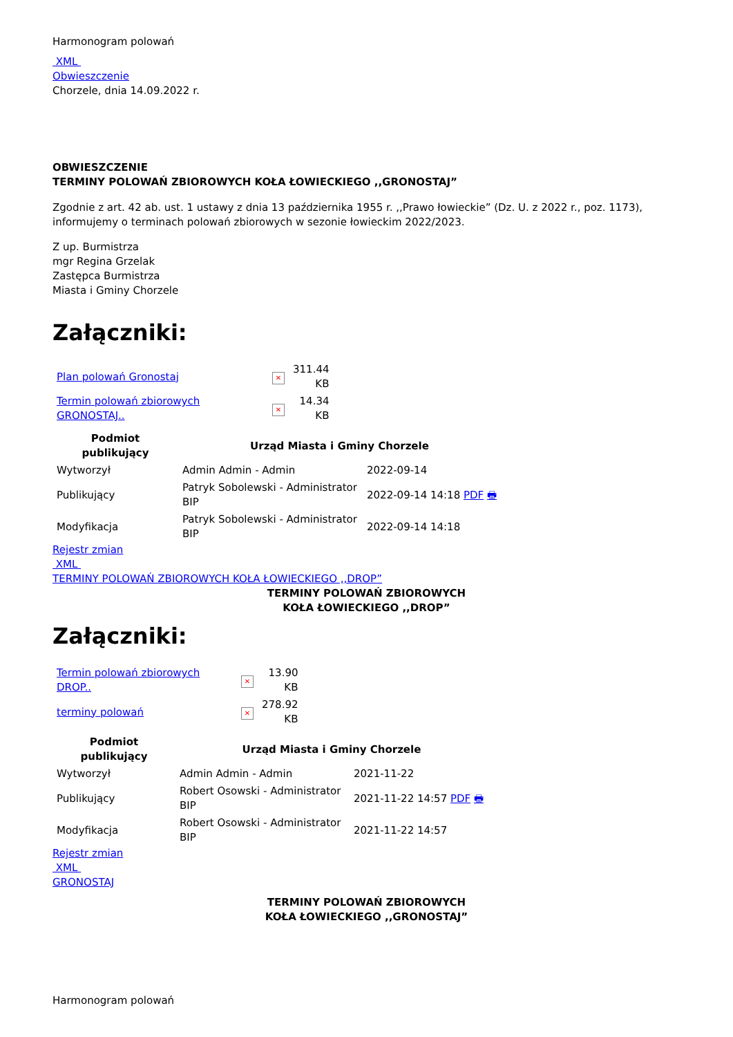Harmonogram polowań
XML
Obwieszczenie
Chorzele, dnia 14.09.2022 r.
OBWIESZCZENIE
TERMINY POLOWAŃ ZBIOROWYCH KOŁA ŁOWIECKIEGO ,,GRONOSTAJ”
Zgodnie z art. 42 ab. ust. 1 ustawy z dnia 13 października 1955 r. ,,Prawo łowieckie” (Dz. U. z 2022 r., poz. 1173), informujemy o terminach polowań zbiorowych w sezonie łowieckim 2022/2023.
Z up. Burmistrza
mgr Regina Grzelak
Zastępca Burmistrza
Miasta i Gminy Chorzele
Załączniki:
| Plan polowań Gronostaj | ✕ | 311.44 KB |
| Termin polowań zbiorowych GRONOSTAJ.. | ✕ | 14.34 KB |
| Podmiot publikujący | Urząd Miasta i Gminy Chorzele | |
| --- | --- | --- |
| Wytworzył | Admin Admin - Admin | 2022-09-14 |
| Publikujący | Patryk Sobolewski - Administrator BIP | 2022-09-14 14:18 PDF 🖶 |
| Modyfikacja | Patryk Sobolewski - Administrator BIP | 2022-09-14 14:18 |
Rejestr zmian
XML
TERMINY POLOWAŃ ZBIOROWYCH KOŁA ŁOWIECKIEGO ,,DROP”
TERMINY POLOWAŃ ZBIOROWYCH
KOŁA ŁOWIECKIEGO ,,DROP”
Załączniki:
| Termin polowań zbiorowych DROP.. | ✕ | 13.90 KB |
| terminy polowań | ✕ | 278.92 KB |
| Podmiot publikujący | Urząd Miasta i Gminy Chorzele | |
| --- | --- | --- |
| Wytworzył | Admin Admin - Admin | 2021-11-22 |
| Publikujący | Robert Osowski - Administrator BIP | 2021-11-22 14:57 PDF 🖶 |
| Modyfikacja | Robert Osowski - Administrator BIP | 2021-11-22 14:57 |
Rejestr zmian
XML
GRONOSTAJ
TERMINY POLOWAŃ ZBIOROWYCH
KOŁA ŁOWIECKIEGO ,,GRONOSTAJ”
Harmonogram polowań